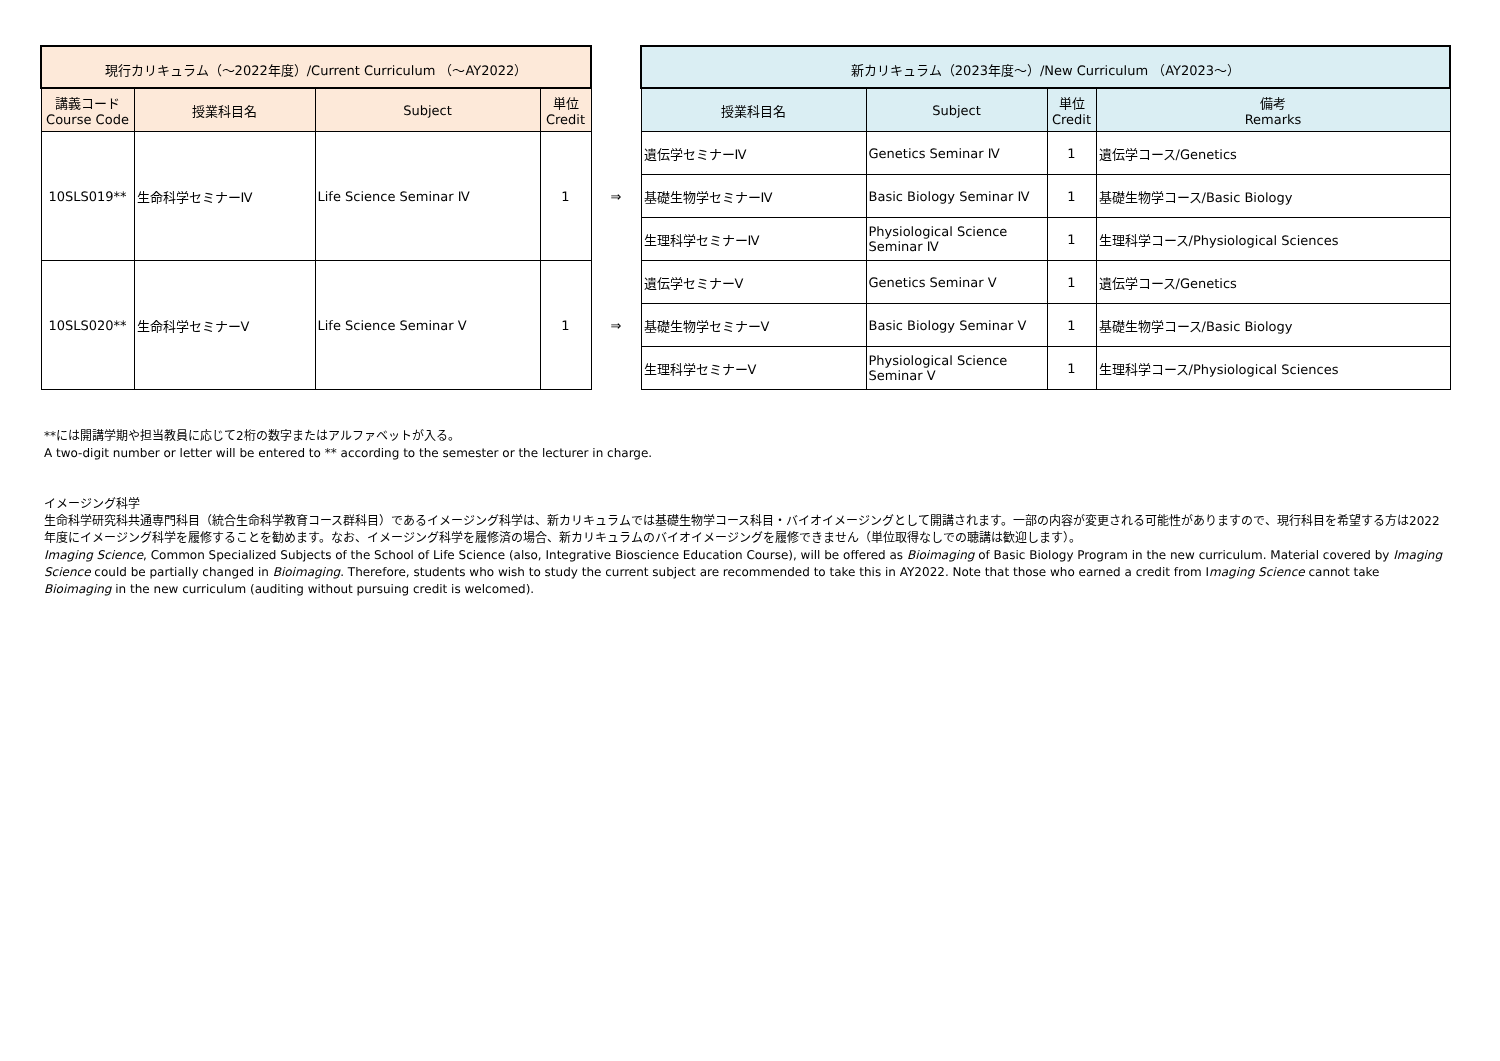| 現行カリキュラム（～2022年度）/Current Curriculum （～AY2022） | | | | | 新カリキュラム（2023年度～）/New Curriculum （AY2023～） | | | |
| --- | --- | --- | --- | --- | --- | --- | --- | --- |
| 講義コード Course Code | 授業科目名 | Subject | 単位 Credit | | 授業科目名 | Subject | 単位 Credit | 備考 Remarks |
| 10SLS019** | 生命科学セミナーⅣ | Life Science Seminar Ⅳ | 1 | ⇒ | 遺伝学セミナーⅣ | Genetics Seminar Ⅳ | 1 | 遺伝学コース/Genetics |
| | | | | | 基礎生物学セミナーⅣ | Basic Biology Seminar Ⅳ | 1 | 基礎生物学コース/Basic Biology |
| | | | | | 生理科学セミナーⅣ | Physiological Science Seminar Ⅳ | 1 | 生理科学コース/Physiological Sciences |
| 10SLS020** | 生命科学セミナーⅤ | Life Science Seminar Ⅴ | 1 | ⇒ | 遺伝学セミナーⅤ | Genetics Seminar Ⅴ | 1 | 遺伝学コース/Genetics |
| | | | | | 基礎生物学セミナーⅤ | Basic Biology Seminar Ⅴ | 1 | 基礎生物学コース/Basic Biology |
| | | | | | 生理科学セミナーⅤ | Physiological Science Seminar Ⅴ | 1 | 生理科学コース/Physiological Sciences |
**には開講学期や担当教員に応じて2桁の数字またはアルファベットが入る。
A two-digit number or letter will be entered to ** according to the semester or the lecturer in charge.
イメージング科学
生命科学研究科共通専門科目（統合生命科学教育コース群科目）であるイメージング科学は、新カリキュラムでは基礎生物学コース科目・バイオイメージングとして開講されます。一部の内容が変更される可能性がありますので、現行科目を希望する方は2022年度にイメージング科学を履修することを勧めます。なお、イメージング科学を履修済の場合、新カリキュラムのバイオイメージングを履修できません（単位取得なしでの聴講は歓迎します）。
Imaging Science, Common Specialized Subjects of the School of Life Science (also, Integrative Bioscience Education Course), will be offered as Bioimaging of Basic Biology Program in the new curriculum. Material covered by Imaging Science could be partially changed in Bioimaging. Therefore, students who wish to study the current subject are recommended to take this in AY2022. Note that those who earned a credit from Imaging Science cannot take Bioimaging in the new curriculum (auditing without pursuing credit is welcomed).